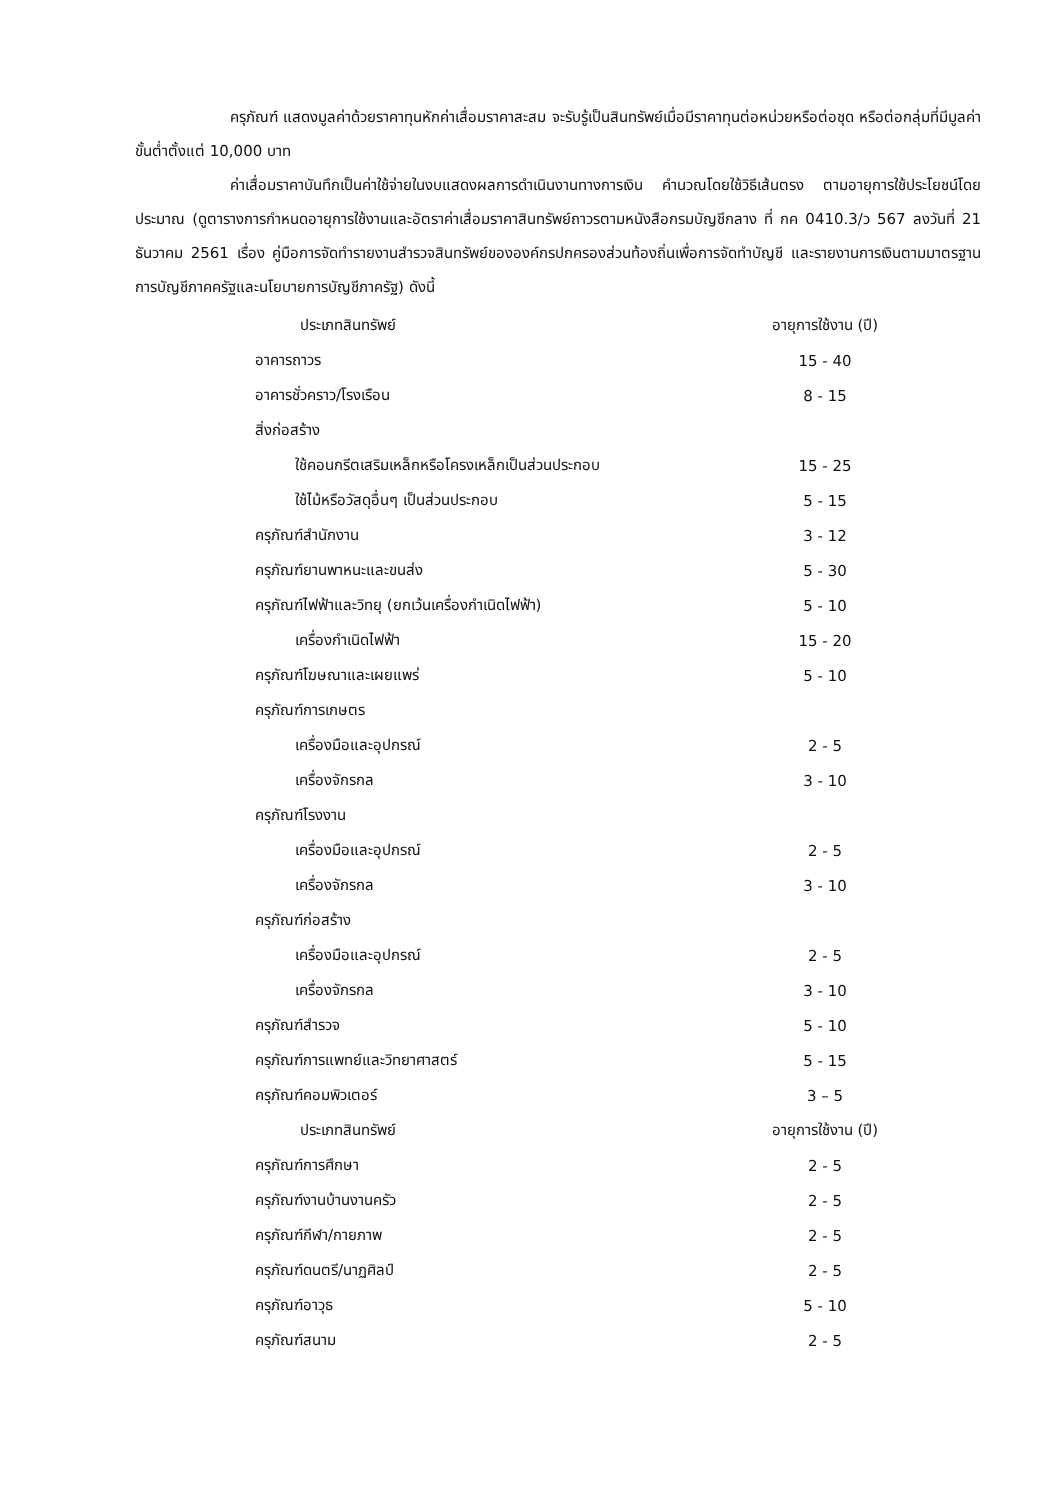ครุภัณฑ์ แสดงมูลค่าด้วยราคาทุนหักค่าเสื่อมราคาสะสม จะรับรู้เป็นสินทรัพย์เมื่อมีราคาทุนต่อหน่วยหรือต่อชุด หรือต่อกลุ่มที่มีมูลค่าขั้นต่ำตั้งแต่ 10,000 บาท
ค่าเสื่อมราคาบันทึกเป็นค่าใช้จ่ายในงบแสดงผลการดำเนินงานทางการเงิน คำนวณโดยใช้วิธีเส้นตรง ตามอายุการใช้ประโยชน์โดยประมาณ (ดูตารางการกำหนดอายุการใช้งานและอัตราค่าเสื่อมราคาสินทรัพย์ถาวรตามหนังสือกรมบัญชีกลาง ที่ กค 0410.3/ว 567 ลงวันที่ 21 ธันวาคม 2561 เรื่อง คู่มือการจัดทำรายงานสำรวจสินทรัพย์ขององค์กรปกครองส่วนท้องถิ่นเพื่อการจัดทำบัญชี และรายงานการเงินตามมาตรฐานการบัญชีภาคครัฐและนโยบายการบัญชีภาครัฐ) ดังนี้
| ประเภทสินทรัพย์ | อายุการใช้งาน (ปี) |
| --- | --- |
| อาคารถาวร | 15 - 40 |
| อาคารชั่วคราว/โรงเรือน | 8 - 15 |
| สิ่งก่อสร้าง | |
| ใช้คอนกรีตเสริมเหล็กหรือโครงเหล็กเป็นส่วนประกอบ | 15 - 25 |
| ใช้ไม้หรือวัสดุอื่นๆ เป็นส่วนประกอบ | 5 - 15 |
| ครุภัณฑ์สำนักงาน | 3 - 12 |
| ครุภัณฑ์ยานพาหนะและขนส่ง | 5 - 30 |
| ครุภัณฑ์ไฟฟ้าและวิทยุ (ยกเว้นเครื่องกำเนิดไฟฟ้า) | 5 - 10 |
| เครื่องกำเนิดไฟฟ้า | 15 - 20 |
| ครุภัณฑ์โฆษณาและเผยแพร่ | 5 - 10 |
| ครุภัณฑ์การเกษตร | |
| เครื่องมือและอุปกรณ์ | 2 - 5 |
| เครื่องจักรกล | 3 - 10 |
| ครุภัณฑ์โรงงาน | |
| เครื่องมือและอุปกรณ์ | 2 - 5 |
| เครื่องจักรกล | 3 - 10 |
| ครุภัณฑ์ก่อสร้าง | |
| เครื่องมือและอุปกรณ์ | 2 - 5 |
| เครื่องจักรกล | 3 - 10 |
| ครุภัณฑ์สำรวจ | 5 - 10 |
| ครุภัณฑ์การแพทย์และวิทยาศาสตร์ | 5 - 15 |
| ครุภัณฑ์คอมพิวเตอร์ | 3 – 5 |
| ประเภทสินทรัพย์ | อายุการใช้งาน (ปี) |
| ครุภัณฑ์การศึกษา | 2 - 5 |
| ครุภัณฑ์งานบ้านงานครัว | 2 - 5 |
| ครุภัณฑ์กีฬา/กายภาพ | 2 - 5 |
| ครุภัณฑ์ดนตรี/นาฏศิลป์ | 2 - 5 |
| ครุภัณฑ์อาวุธ | 5 - 10 |
| ครุภัณฑ์สนาม | 2 - 5 |